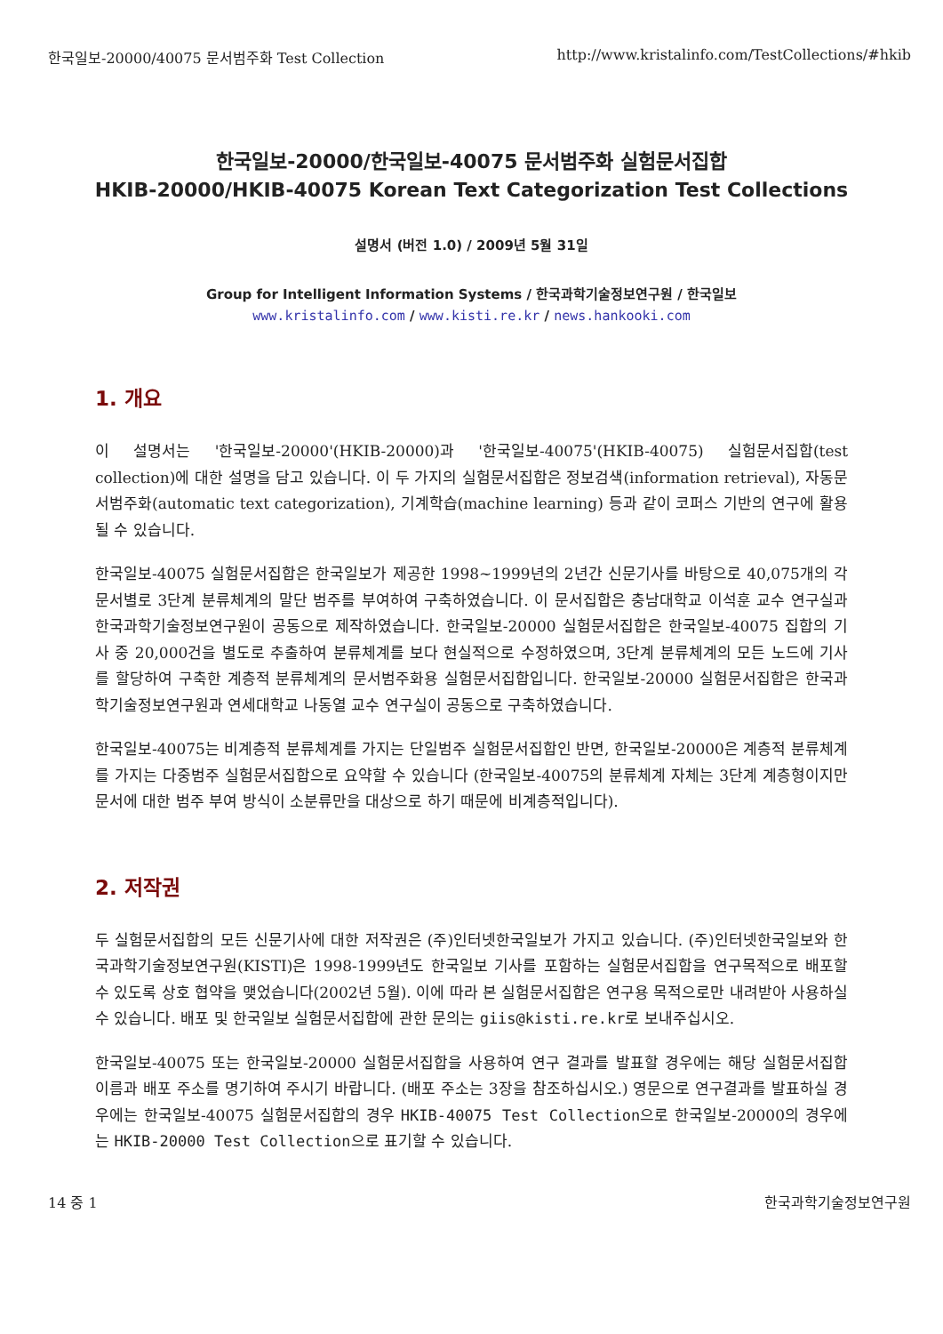한국일보-20000/40075 문서범주화 Test Collection http://www.kristalinfo.com/TestCollections/#hkib
한국일보-20000/한국일보-40075 문서범주화 실험문서집합
HKIB-20000/HKIB-40075 Korean Text Categorization Test Collections
설명서 (버전 1.0) / 2009년 5월 31일
Group for Intelligent Information Systems / 한국과학기술정보연구원 / 한국일보
www.kristalinfo.com / www.kisti.re.kr / news.hankooki.com
1. 개요
이 설명서는 '한국일보-20000'(HKIB-20000)과 '한국일보-40075'(HKIB-40075) 실험문서집합(test collection)에 대한 설명을 담고 있습니다. 이 두 가지의 실험문서집합은 정보검색(information retrieval), 자동문서범주화(automatic text categorization), 기계학습(machine learning) 등과 같이 코퍼스 기반의 연구에 활용될 수 있습니다.
한국일보-40075 실험문서집합은 한국일보가 제공한 1998~1999년의 2년간 신문기사를 바탕으로 40,075개의 각 문서별로 3단계 분류체계의 말단 범주를 부여하여 구축하였습니다. 이 문서집합은 충남대학교 이석훈 교수 연구실과 한국과학기술정보연구원이 공동으로 제작하였습니다. 한국일보-20000 실험문서집합은 한국일보-40075 집합의 기사 중 20,000건을 별도로 추출하여 분류체계를 보다 현실적으로 수정하였으며, 3단계 분류체계의 모든 노드에 기사를 할당하여 구축한 계층적 분류체계의 문서범주화용 실험문서집합입니다. 한국일보-20000 실험문서집합은 한국과학기술정보연구원과 연세대학교 나동열 교수 연구실이 공동으로 구축하였습니다.
한국일보-40075는 비계층적 분류체계를 가지는 단일범주 실험문서집합인 반면, 한국일보-20000은 계층적 분류체계를 가지는 다중범주 실험문서집합으로 요약할 수 있습니다 (한국일보-40075의 분류체계 자체는 3단계 계층형이지만 문서에 대한 범주 부여 방식이 소분류만을 대상으로 하기 때문에 비계층적입니다).
2. 저작권
두 실험문서집합의 모든 신문기사에 대한 저작권은 (주)인터넷한국일보가 가지고 있습니다. (주)인터넷한국일보와 한국과학기술정보연구원(KISTI)은 1998-1999년도 한국일보 기사를 포함하는 실험문서집합을 연구목적으로 배포할 수 있도록 상호 협약을 맺었습니다(2002년 5월). 이에 따라 본 실험문서집합은 연구용 목적으로만 내려받아 사용하실 수 있습니다. 배포 및 한국일보 실험문서집합에 관한 문의는 giis@kisti.re.kr로 보내주십시오.
한국일보-40075 또는 한국일보-20000 실험문서집합을 사용하여 연구 결과를 발표할 경우에는 해당 실험문서집합 이름과 배포 주소를 명기하여 주시기 바랍니다. (배포 주소는 3장을 참조하십시오.) 영문으로 연구결과를 발표하실 경우에는 한국일보-40075 실험문서집합의 경우 HKIB-40075 Test Collection으로 한국일보-20000의 경우에는 HKIB-20000 Test Collection으로 표기할 수 있습니다.
14 중 1 한국과학기술정보연구원